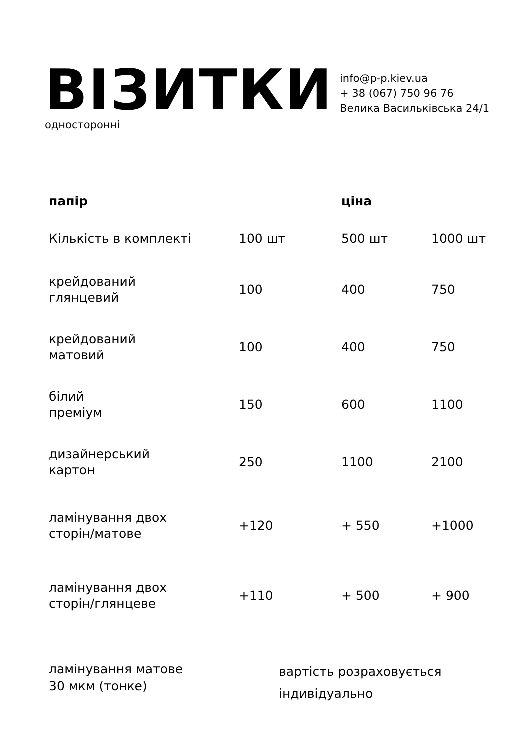ВІЗИТКИ
односторонні
info@p-p.kiev.ua
+ 38 (067) 750 96 76
Велика Васильківська 24/1
| папір | | ціна | |
| --- | --- | --- | --- |
| Кількість в комплекті | 100 шт | 500 шт | 1000 шт |
| крейдований глянцевий | 100 | 400 | 750 |
| крейдований матовий | 100 | 400 | 750 |
| білий преміум | 150 | 600 | 1100 |
| дизайнерський картон | 250 | 1100 | 2100 |
| ламінування двох сторін/матове | +120 | + 550 | +1000 |
| ламінування двох сторін/глянцеве | +110 | + 500 | + 900 |
ламінування матове
30 мкм (тонке)
вартість розраховується
індивідуально